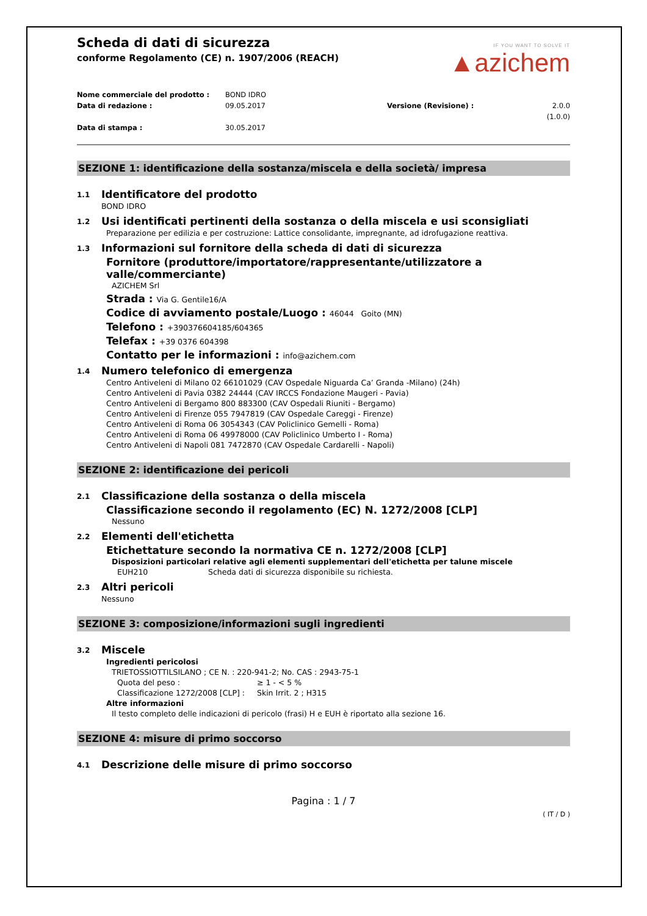IF YOU WANT TO SOLVE IT
▲azichem
Scheda di dati di sicurezza
conforme Regolamento (CE) n. 1907/2006 (REACH)
Nome commerciale del prodotto : BOND IDRO
Data di redazione : 09.05.2017 Versione (Revisione) : 2.0.0 (1.0.0)
Data di stampa : 30.05.2017
SEZIONE 1: identificazione della sostanza/miscela e della società/ impresa
1.1 Identificatore del prodotto
BOND IDRO
1.2 Usi identificati pertinenti della sostanza o della miscela e usi sconsigliati
Preparazione per edilizia e per costruzione: Lattice consolidante, impregnante, ad idrofugazione reattiva.
1.3 Informazioni sul fornitore della scheda di dati di sicurezza
Fornitore (produttore/importatore/rappresentante/utilizzatore a valle/commerciante)
AZICHEM Srl
Strada : Via G. Gentile16/A
Codice di avviamento postale/Luogo : 46044 Goito (MN)
Telefono : +390376604185/604365
Telefax : +39 0376 604398
Contatto per le informazioni : info@azichem.com
1.4 Numero telefonico di emergenza
Centro Antiveleni di Milano 02 66101029 (CAV Ospedale Niguarda Ca’ Granda -Milano) (24h)
Centro Antiveleni di Pavia 0382 24444 (CAV IRCCS Fondazione Maugeri - Pavia)
Centro Antiveleni di Bergamo 800 883300 (CAV Ospedali Riuniti - Bergamo)
Centro Antiveleni di Firenze 055 7947819 (CAV Ospedale Careggi - Firenze)
Centro Antiveleni di Roma 06 3054343 (CAV Policlinico Gemelli - Roma)
Centro Antiveleni di Roma 06 49978000 (CAV Policlinico Umberto I - Roma)
Centro Antiveleni di Napoli 081 7472870 (CAV Ospedale Cardarelli - Napoli)
SEZIONE 2: identificazione dei pericoli
2.1 Classificazione della sostanza o della miscela
Classificazione secondo il regolamento (EC) N. 1272/2008 [CLP]
Nessuno
2.2 Elementi dell'etichetta
Etichettature secondo la normativa CE n. 1272/2008 [CLP]
Disposizioni particolari relative agli elementi supplementari dell'etichetta per talune miscele
EUH210 Scheda dati di sicurezza disponibile su richiesta.
2.3 Altri pericoli
Nessuno
SEZIONE 3: composizione/informazioni sugli ingredienti
3.2 Miscele
Ingredienti pericolosi
TRIETOSSIOTTILSILANO ; CE N. : 220-941-2; No. CAS : 2943-75-1
Quota del peso : ≥ 1 - < 5 %
Classificazione 1272/2008 [CLP] : Skin Irrit. 2 ; H315
Altre informazioni
Il testo completo delle indicazioni di pericolo (frasi) H e EUH è riportato alla sezione 16.
SEZIONE 4: misure di primo soccorso
4.1 Descrizione delle misure di primo soccorso
Pagina : 1 / 7
( IT / D )